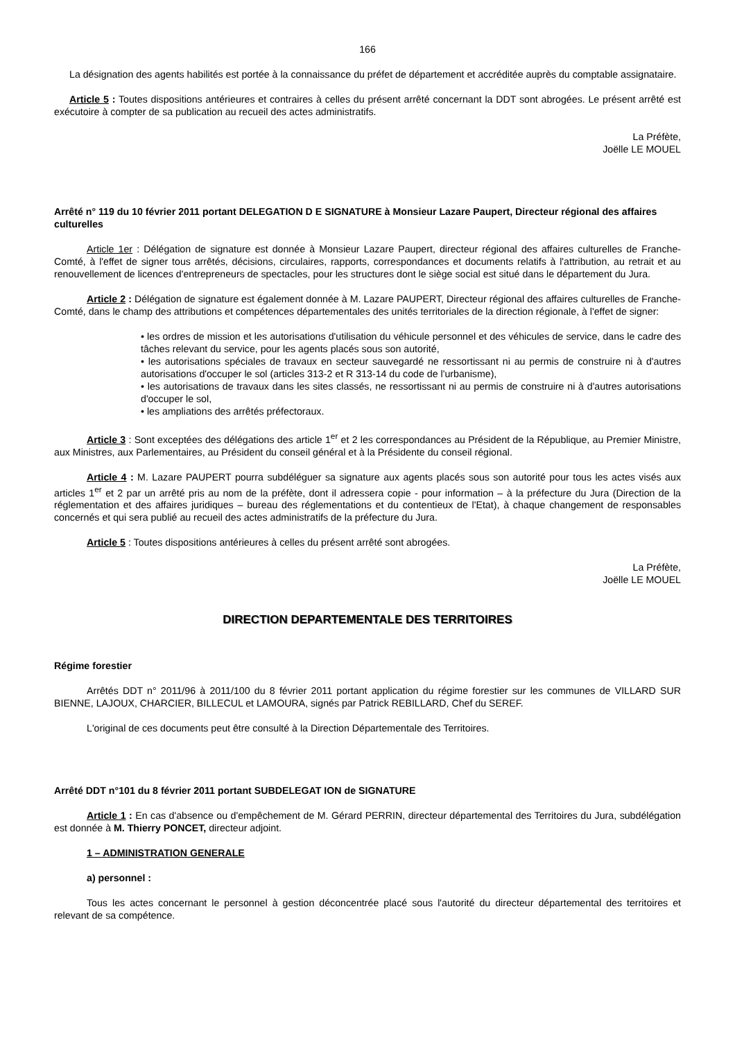166
La désignation des agents habilités est portée à la connaissance du préfet de département et accréditée auprès du comptable assignataire.
Article 5 : Toutes dispositions antérieures et contraires à celles du présent arrêté concernant la DDT sont abrogées. Le présent arrêté est exécutoire à compter de sa publication au recueil des actes administratifs.
La Préfète,
Joëlle LE MOUEL
Arrêté n° 119 du 10 février 2011 portant DELEGATION D E SIGNATURE à Monsieur Lazare Paupert, Directeur régional des affaires culturelles
Article 1er : Délégation de signature est donnée à Monsieur Lazare Paupert, directeur régional des affaires culturelles de Franche-Comté, à l'effet de signer tous arrêtés, décisions, circulaires, rapports, correspondances et documents relatifs à l'attribution, au retrait et au renouvellement de licences d'entrepreneurs de spectacles, pour les structures dont le siège social est situé dans le département du Jura.
Article 2 : Délégation de signature est également donnée à M. Lazare PAUPERT, Directeur régional des affaires culturelles de Franche-Comté, dans le champ des attributions et compétences départementales des unités territoriales de la direction régionale, à l'effet de signer:
• les ordres de mission et les autorisations d'utilisation du véhicule personnel et des véhicules de service, dans le cadre des tâches relevant du service, pour les agents placés sous son autorité,
• les autorisations spéciales de travaux en secteur sauvegardé ne ressortissant ni au permis de construire ni à d'autres autorisations d'occuper le sol (articles 313-2 et R 313-14 du code de l'urbanisme),
• les autorisations de travaux dans les sites classés, ne ressortissant ni au permis de construire ni à d'autres autorisations d'occuper le sol,
• les ampliations des arrêtés préfectoraux.
Article 3 : Sont exceptées des délégations des article 1<sup>er</sup> et 2 les correspondances au Président de la République, au Premier Ministre, aux Ministres, aux Parlementaires, au Président du conseil général et à la Présidente du conseil régional.
Article 4 : M. Lazare PAUPERT pourra subdéléguer sa signature aux agents placés sous son autorité pour tous les actes visés aux articles 1<sup>er</sup> et 2 par un arrêté pris au nom de la préfète, dont il adressera copie - pour information – à la préfecture du Jura (Direction de la réglementation et des affaires juridiques – bureau des réglementations et du contentieux de l'Etat), à chaque changement de responsables concernés et qui sera publié au recueil des actes administratifs de la préfecture du Jura.
Article 5 : Toutes dispositions antérieures à celles du présent arrêté sont abrogées.
La Préfète,
Joëlle LE MOUEL
DIRECTION DEPARTEMENTALE DES TERRITOIRES
Régime forestier
Arrêtés DDT n° 2011/96 à 2011/100 du 8 février 2011 portant application du régime forestier sur les communes de VILLARD SUR BIENNE, LAJOUX, CHARCIER, BILLECUL et LAMOURA, signés par Patrick REBILLARD, Chef du SEREF.
L'original de ces documents peut être consulté à la Direction Départementale des Territoires.
Arrêté DDT n°101 du 8 février 2011 portant SUBDELEGAT ION de SIGNATURE
Article 1 : En cas d'absence ou d'empêchement de M. Gérard PERRIN, directeur départemental des Territoires du Jura, subdélégation est donnée à M. Thierry PONCET, directeur adjoint.
1 – ADMINISTRATION GENERALE
a) personnel :
Tous les actes concernant le personnel à gestion déconcentrée placé sous l'autorité du directeur départemental des territoires et relevant de sa compétence.